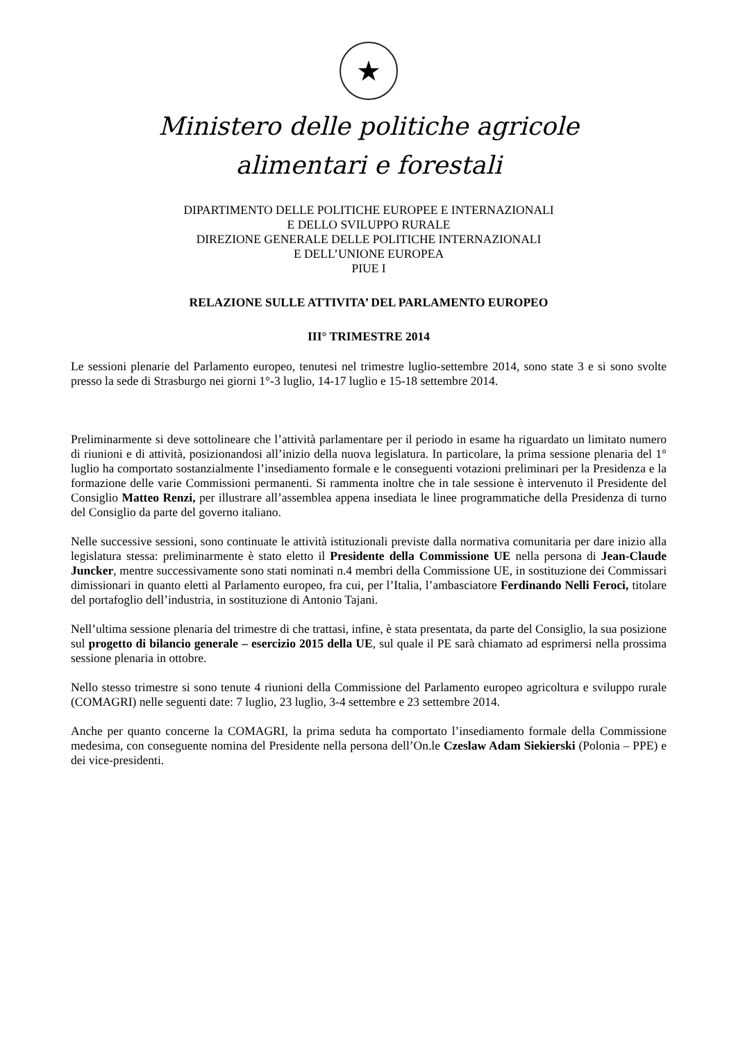★
Ministero delle politiche agricole
alimentari e forestali
DIPARTIMENTO DELLE POLITICHE EUROPEE E INTERNAZIONALI
E DELLO SVILUPPO RURALE
DIREZIONE GENERALE DELLE POLITICHE INTERNAZIONALI
E DELL’UNIONE EUROPEA
PIUE I
RELAZIONE SULLE ATTIVITA’ DEL PARLAMENTO EUROPEO
III° TRIMESTRE 2014
Le sessioni plenarie del Parlamento europeo, tenutesi nel trimestre luglio-settembre 2014, sono state 3 e si sono svolte presso la sede di Strasburgo nei giorni 1°-3 luglio, 14-17 luglio e 15-18 settembre 2014.
Preliminarmente si deve sottolineare che l’attività parlamentare per il periodo in esame ha riguardato un limitato numero di riunioni e di attività, posizionandosi all’inizio della nuova legislatura. In particolare, la prima sessione plenaria del 1° luglio ha comportato sostanzialmente l’insediamento formale e le conseguenti votazioni preliminari per la Presidenza e la formazione delle varie Commissioni permanenti. Si rammenta inoltre che in tale sessione è intervenuto il Presidente del Consiglio Matteo Renzi, per illustrare all’assemblea appena insediata le linee programmatiche della Presidenza di turno del Consiglio da parte del governo italiano.
Nelle successive sessioni, sono continuate le attività istituzionali previste dalla normativa comunitaria per dare inizio alla legislatura stessa: preliminarmente è stato eletto il Presidente della Commissione UE nella persona di Jean-Claude Juncker, mentre successivamente sono stati nominati n.4 membri della Commissione UE, in sostituzione dei Commissari dimissionari in quanto eletti al Parlamento europeo, fra cui, per l’Italia, l’ambasciatore Ferdinando Nelli Feroci, titolare del portafoglio dell’industria, in sostituzione di Antonio Tajani.
Nell’ultima sessione plenaria del trimestre di che trattasi, infine, è stata presentata, da parte del Consiglio, la sua posizione sul progetto di bilancio generale – esercizio 2015 della UE, sul quale il PE sarà chiamato ad esprimersi nella prossima sessione plenaria in ottobre.
Nello stesso trimestre si sono tenute 4 riunioni della Commissione del Parlamento europeo agricoltura e sviluppo rurale (COMAGRI) nelle seguenti date: 7 luglio, 23 luglio, 3-4 settembre e 23 settembre 2014.
Anche per quanto concerne la COMAGRI, la prima seduta ha comportato l’insediamento formale della Commissione medesima, con conseguente nomina del Presidente nella persona dell’On.le Czeslaw Adam Siekierski (Polonia – PPE) e dei vice-presidenti.